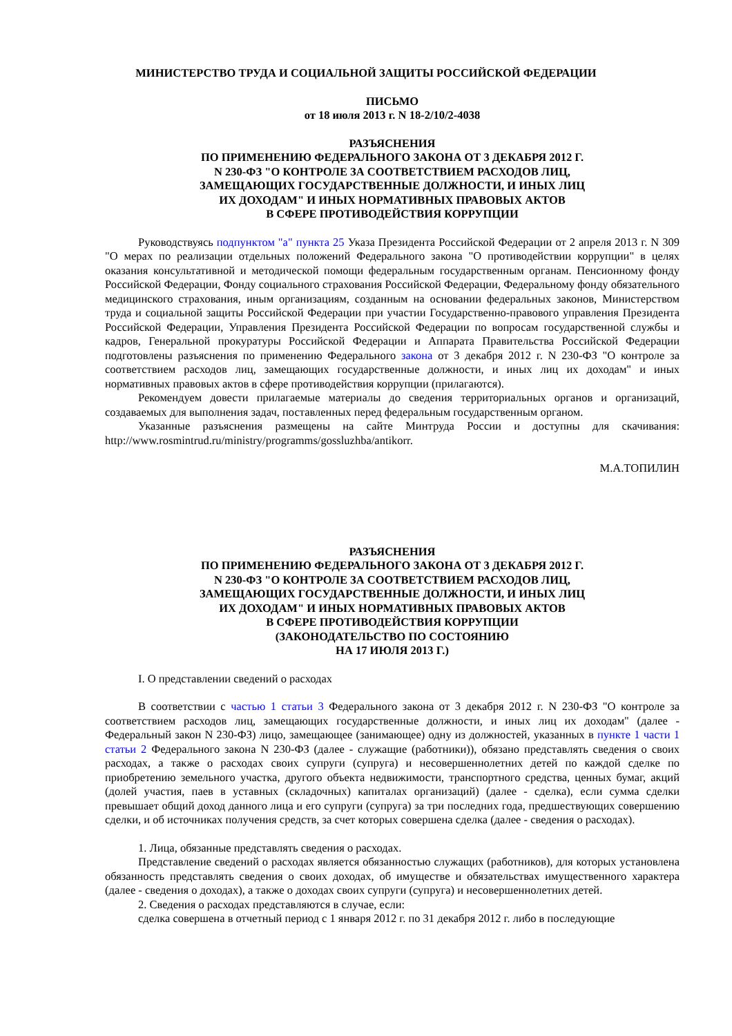МИНИСТЕРСТВО ТРУДА И СОЦИАЛЬНОЙ ЗАЩИТЫ РОССИЙСКОЙ ФЕДЕРАЦИИ
ПИСЬМО
от 18 июля 2013 г. N 18-2/10/2-4038
РАЗЪЯСНЕНИЯ
ПО ПРИМЕНЕНИЮ ФЕДЕРАЛЬНОГО ЗАКОНА ОТ 3 ДЕКАБРЯ 2012 Г.
N 230-ФЗ "О КОНТРОЛЕ ЗА СООТВЕТСТВИЕМ РАСХОДОВ ЛИЦ,
ЗАМЕЩАЮЩИХ ГОСУДАРСТВЕННЫЕ ДОЛЖНОСТИ, И ИНЫХ ЛИЦ
ИХ ДОХОДАМ" И ИНЫХ НОРМАТИВНЫХ ПРАВОВЫХ АКТОВ
В СФЕРЕ ПРОТИВОДЕЙСТВИЯ КОРРУПЦИИ
Руководствуясь подпунктом "а" пункта 25 Указа Президента Российской Федерации от 2 апреля 2013 г. N 309 "О мерах по реализации отдельных положений Федерального закона "О противодействии коррупции" в целях оказания консультативной и методической помощи федеральным государственным органам. Пенсионному фонду Российской Федерации, Фонду социального страхования Российской Федерации, Федеральному фонду обязательного медицинского страхования, иным организациям, созданным на основании федеральных законов, Министерством труда и социальной защиты Российской Федерации при участии Государственно-правового управления Президента Российской Федерации, Управления Президента Российской Федерации по вопросам государственной службы и кадров, Генеральной прокуратуры Российской Федерации и Аппарата Правительства Российской Федерации подготовлены разъяснения по применению Федерального закона от 3 декабря 2012 г. N 230-ФЗ "О контроле за соответствием расходов лиц, замещающих государственные должности, и иных лиц их доходам" и иных нормативных правовых актов в сфере противодействия коррупции (прилагаются).
Рекомендуем довести прилагаемые материалы до сведения территориальных органов и организаций, создаваемых для выполнения задач, поставленных перед федеральным государственным органом.
Указанные разъяснения размещены на сайте Минтруда России и доступны для скачивания: http://www.rosmintrud.ru/ministry/programms/gossluzhba/antikorr.
М.А.ТОПИЛИН
РАЗЪЯСНЕНИЯ
ПО ПРИМЕНЕНИЮ ФЕДЕРАЛЬНОГО ЗАКОНА ОТ 3 ДЕКАБРЯ 2012 Г.
N 230-ФЗ "О КОНТРОЛЕ ЗА СООТВЕТСТВИЕМ РАСХОДОВ ЛИЦ,
ЗАМЕЩАЮЩИХ ГОСУДАРСТВЕННЫЕ ДОЛЖНОСТИ, И ИНЫХ ЛИЦ
ИХ ДОХОДАМ" И ИНЫХ НОРМАТИВНЫХ ПРАВОВЫХ АКТОВ
В СФЕРЕ ПРОТИВОДЕЙСТВИЯ КОРРУПЦИИ
(ЗАКОНОДАТЕЛЬСТВО ПО СОСТОЯНИЮ
НА 17 ИЮЛЯ 2013 Г.)
I. О представлении сведений о расходах
В соответствии с частью 1 статьи 3 Федерального закона от 3 декабря 2012 г. N 230-ФЗ "О контроле за соответствием расходов лиц, замещающих государственные должности, и иных лиц их доходам" (далее - Федеральный закон N 230-ФЗ) лицо, замещающее (занимающее) одну из должностей, указанных в пункте 1 части 1 статьи 2 Федерального закона N 230-ФЗ (далее - служащие (работники)), обязано представлять сведения о своих расходах, а также о расходах своих супруги (супруга) и несовершеннолетних детей по каждой сделке по приобретению земельного участка, другого объекта недвижимости, транспортного средства, ценных бумаг, акций (долей участия, паев в уставных (складочных) капиталах организаций) (далее - сделка), если сумма сделки превышает общий доход данного лица и его супруги (супруга) за три последних года, предшествующих совершению сделки, и об источниках получения средств, за счет которых совершена сделка (далее - сведения о расходах).
1. Лица, обязанные представлять сведения о расходах.
Представление сведений о расходах является обязанностью служащих (работников), для которых установлена обязанность представлять сведения о своих доходах, об имуществе и обязательствах имущественного характера (далее - сведения о доходах), а также о доходах своих супруги (супруга) и несовершеннолетних детей.
2. Сведения о расходах представляются в случае, если:
сделка совершена в отчетный период с 1 января 2012 г. по 31 декабря 2012 г. либо в последующие